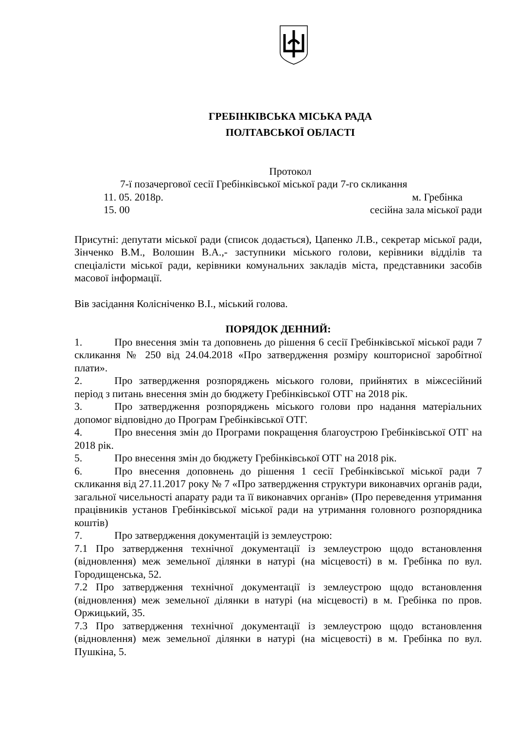ГРЕБІНКІВСЬКА МІСЬКА РАДА
ПОЛТАВСЬКОЇ ОБЛАСТІ
Протокол
7-ї позачергової сесії Гребінківської міської ради 7-го скликання
11. 05. 2018р. м. Гребінка
15. 00 сесійна зала міської ради
Присутні: депутати міської ради (список додається), Цапенко Л.В., секретар міської ради, Зінченко В.М., Волошин В.А.,- заступники міського голови, керівники відділів та спеціалісти міської ради, керівники комунальних закладів міста, представники засобів масової інформації.
Вів засідання Колісніченко В.І., міський голова.
ПОРЯДОК ДЕННИЙ:
1. Про внесення змін та доповнень до рішення 6 сесії Гребінківської міської ради 7 скликання № 250 від 24.04.2018 «Про затвердження розміру кошторисної заробітної плати».
2. Про затвердження розпоряджень міського голови, прийнятих в міжсесійний період з питань внесення змін до бюджету Гребінківської ОТГ на 2018 рік.
3. Про затвердження розпоряджень міського голови про надання матеріальних допомог відповідно до Програм Гребінківської ОТГ.
4. Про внесення змін до Програми покращення благоустрою Гребінківської ОТГ на 2018 рік.
5. Про внесення змін до бюджету Гребінківської ОТГ на 2018 рік.
6. Про внесення доповнень до рішення 1 сесії Гребінківської міської ради 7 скликання від 27.11.2017 року № 7 «Про затвердження структури виконавчих органів ради, загальної чисельності апарату ради та її виконавчих органів» (Про переведення утримання працівників установ Гребінківської міської ради на утримання головного розпорядника коштів)
7. Про затвердження документацій із землеустрою:
7.1 Про затвердження технічної документації із землеустрою щодо встановлення (відновлення) меж земельної ділянки в натурі (на місцевості) в м. Гребінка по вул. Городищенська, 52.
7.2 Про затвердження технічної документації із землеустрою щодо встановлення (відновлення) меж земельної ділянки в натурі (на місцевості) в м. Гребінка по пров. Оржицький, 35.
7.3 Про затвердження технічної документації із землеустрою щодо встановлення (відновлення) меж земельної ділянки в натурі (на місцевості) в м. Гребінка по вул. Пушкіна, 5.